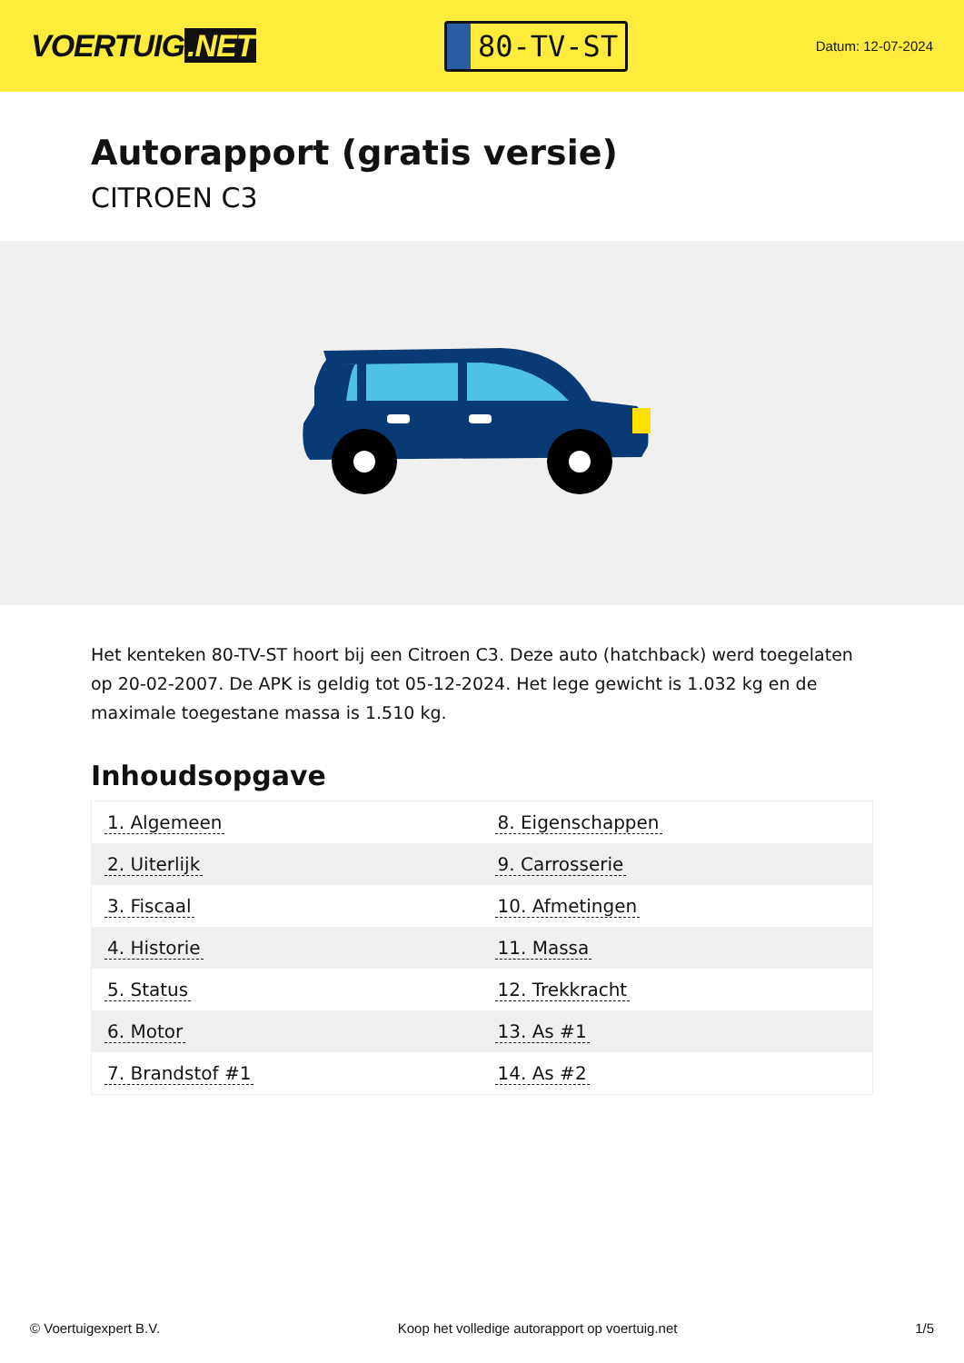VOERTUIG.NET
80-TV-ST
Datum: 12-07-2024
Autorapport (gratis versie)
CITROEN C3
Het kenteken 80-TV-ST hoort bij een Citroen C3. Deze auto (hatchback) werd toegelaten op 20-02-2007. De APK is geldig tot 05-12-2024. Het lege gewicht is 1.032 kg en de maximale toegestane massa is 1.510 kg.
Inhoudsopgave
| 1. Algemeen | 8. Eigenschappen |
| 2. Uiterlijk | 9. Carrosserie |
| 3. Fiscaal | 10. Afmetingen |
| 4. Historie | 11. Massa |
| 5. Status | 12. Trekkracht |
| 6. Motor | 13. As #1 |
| 7. Brandstof #1 | 14. As #2 |
© Voertuigexpert B.V. Koop het volledige autorapport op voertuig.net
1/5